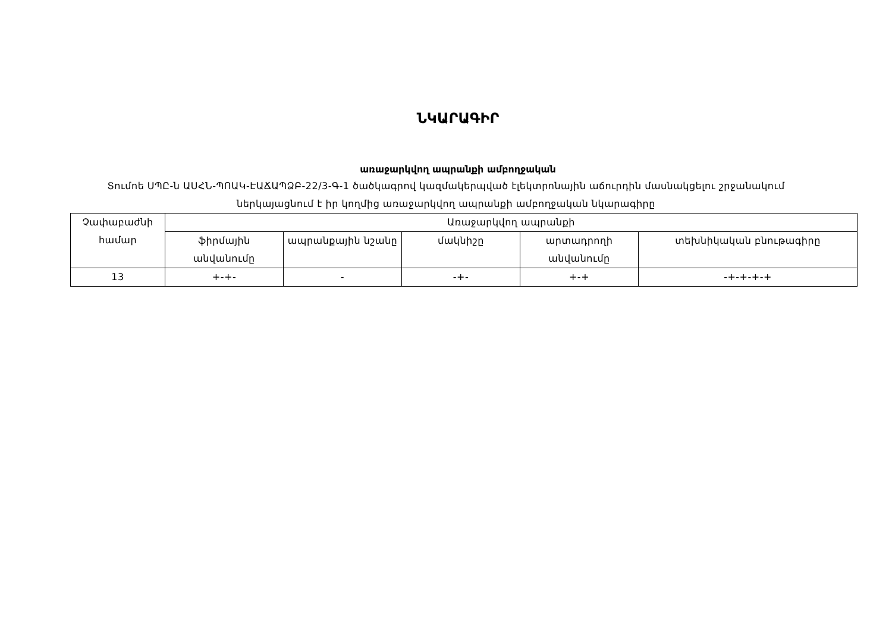ՆԿԱՐԱԳԻՐ
առաջարկվող ապրանքի ամբողջական
Տումոե ՍՊԸ-ն ԱՍՀՆ-ՊՈԱԿ-ԷԱՃԱՊՁԲ-22/3-Գ-1 ծածկագրով կազմակերպված էլեկտրոնային աճուրդին մասնակցելու շրջանակում ներկայացնում է իր կողմից առաջարկվող ապրանքի ամբողջական նկարագիրը
| Չափաբաժնի համար | Առաջարկվող ապրանքի | | | | |
| --- | --- | --- | --- | --- | --- |
| | ֆիրմային անվանումը | ապրանքային նշանը | մակնիշը | արտադրողի անվանումը | տեխնիկական բնութագիրը |
| 13 | +-+- | - | -+- | +-+ | -+-+-+-+ |